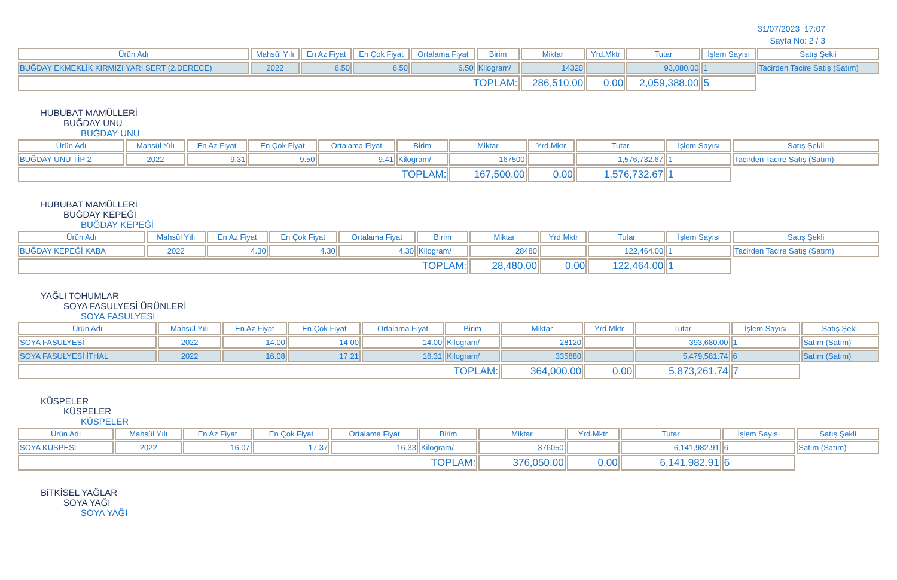31/07/2023 17:07
Sayfa No: 2 / 3
| Ürün Adı | Mahsül Yılı | En Az Fiyat | En Çok Fiyat | Ortalama Fiyat | Birim | Miktar | Yrd.Mktr | Tutar | İşlem Sayısı | Satış Şekli |
| --- | --- | --- | --- | --- | --- | --- | --- | --- | --- | --- |
| BUĞDAY EKMEKLİK KIRMIZI YARI SERT (2.DERECE) | 2022 | 6.50 | 6.50 | 6.50 | Kilogram/ | 14320 | | 93,080.00 | 1 | Tacirden Tacire Satış (Satım) |
| TOPLAM: | | | | | | 286,510.00 | 0.00 | 2,059,388.00 | 5 | |
HUBUBAT MAMÜLLERİ
BUĞDAY UNU
BUĞDAY UNU
| Ürün Adı | Mahsül Yılı | En Az Fiyat | En Çok Fiyat | Ortalama Fiyat | Birim | Miktar | Yrd.Mktr | Tutar | İşlem Sayısı | Satış Şekli |
| --- | --- | --- | --- | --- | --- | --- | --- | --- | --- | --- |
| BUĞDAY UNU TİP 2 | 2022 | 9.31 | 9.50 | 9.41 | Kilogram/ | 167500 | | 1,576,732.67 | 1 | Tacirden Tacire Satış (Satım) |
| TOPLAM: | | | | | | 167,500.00 | 0.00 | 1,576,732.67 | 1 | |
HUBUBAT MAMÜLLERİ
BUĞDAY KEPEĞİ
BUĞDAY KEPEĞİ
| Ürün Adı | Mahsül Yılı | En Az Fiyat | En Çok Fiyat | Ortalama Fiyat | Birim | Miktar | Yrd.Mktr | Tutar | İşlem Sayısı | Satış Şekli |
| --- | --- | --- | --- | --- | --- | --- | --- | --- | --- | --- |
| BUĞDAY KEPEĞİ KABA | 2022 | 4.30 | 4.30 | 4.30 | Kilogram/ | 28480 | | 122,464.00 | 1 | Tacirden Tacire Satış (Satım) |
| TOPLAM: | | | | | | 28,480.00 | 0.00 | 122,464.00 | 1 | |
YAĞLI TOHUMLAR
SOYA FASULYESİ ÜRÜNLERİ
SOYA FASULYESİ
| Ürün Adı | Mahsül Yılı | En Az Fiyat | En Çok Fiyat | Ortalama Fiyat | Birim | Miktar | Yrd.Mktr | Tutar | İşlem Sayısı | Satış Şekli |
| --- | --- | --- | --- | --- | --- | --- | --- | --- | --- | --- |
| SOYA FASULYESİ | 2022 | 14.00 | 14.00 | 14.00 | Kilogram/ | 28120 | | 393,680.00 | 1 | Satım (Satım) |
| SOYA FASULYESİ İTHAL | 2022 | 16.08 | 17.21 | 16.31 | Kilogram/ | 335880 | | 5,479,581.74 | 6 | Satım (Satım) |
| TOPLAM: | | | | | | 364,000.00 | 0.00 | 5,873,261.74 | 7 | |
KÜSPELER
KÜSPELER
KÜSPELER
| Ürün Adı | Mahsül Yılı | En Az Fiyat | En Çok Fiyat | Ortalama Fiyat | Birim | Miktar | Yrd.Mktr | Tutar | İşlem Sayısı | Satış Şekli |
| --- | --- | --- | --- | --- | --- | --- | --- | --- | --- | --- |
| SOYA KÜSPESİ | 2022 | 16.07 | 17.37 | 16.33 | Kilogram/ | 376050 | | 6,141,982.91 | 6 | Satım (Satım) |
| TOPLAM: | | | | | | 376,050.00 | 0.00 | 6,141,982.91 | 6 | |
BiTKİSEL YAĞLAR
SOYA YAĞI
SOYA YAĞI